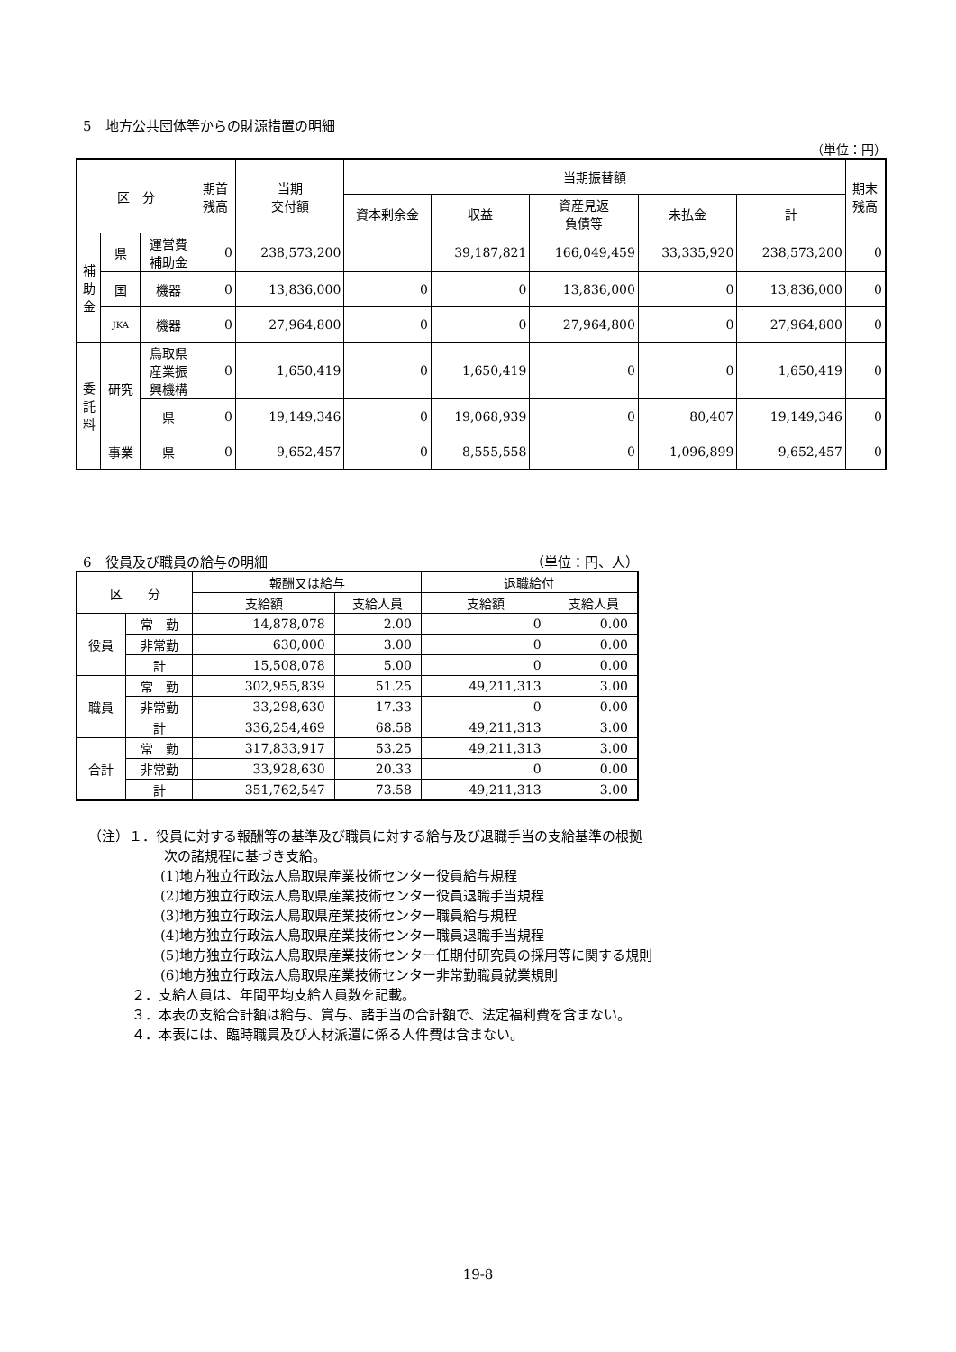5　地方公共団体等からの財源措置の明細
（単位：円）
| 区 分 | | | 期首 残高 | 当期 交付額 | 当期振替額 | | | | | 期末 残高 |
| --- | --- | --- | --- | --- | --- | --- | --- | --- | --- | --- |
| | | | | | 資本剰余金 | 収益 | 資産見返 負債等 | 未払金 | 計 | |
| 補 助 金 | 県 | 運営費 補助金 | 0 | 238,573,200 | | 39,187,821 | 166,049,459 | 33,335,920 | 238,573,200 | 0 |
| | 国 | 機器 | 0 | 13,836,000 | 0 | 0 | 13,836,000 | 0 | 13,836,000 | 0 |
| | JKA | 機器 | 0 | 27,964,800 | 0 | 0 | 27,964,800 | 0 | 27,964,800 | 0 |
| 委 託 料 | 研究 | 鳥取県 産業振 興機構 | 0 | 1,650,419 | 0 | 1,650,419 | 0 | 0 | 1,650,419 | 0 |
| | | 県 | 0 | 19,149,346 | 0 | 19,068,939 | 0 | 80,407 | 19,149,346 | 0 |
| | 事業 | 県 | 0 | 9,652,457 | 0 | 8,555,558 | 0 | 1,096,899 | 9,652,457 | 0 |
6　役員及び職員の給与の明細 （単位：円、人）
| 区 分 | | 報酬又は給与 | | 退職給付 | |
| --- | --- | --- | --- | --- | --- |
| | | 支給額 | 支給人員 | 支給額 | 支給人員 |
| 役員 | 常 勤 | 14,878,078 | 2.00 | 0 | 0.00 |
| | 非常勤 | 630,000 | 3.00 | 0 | 0.00 |
| | 計 | 15,508,078 | 5.00 | 0 | 0.00 |
| 職員 | 常 勤 | 302,955,839 | 51.25 | 49,211,313 | 3.00 |
| | 非常勤 | 33,298,630 | 17.33 | 0 | 0.00 |
| | 計 | 336,254,469 | 68.58 | 49,211,313 | 3.00 |
| 合計 | 常 勤 | 317,833,917 | 53.25 | 49,211,313 | 3.00 |
| | 非常勤 | 33,928,630 | 20.33 | 0 | 0.00 |
| | 計 | 351,762,547 | 73.58 | 49,211,313 | 3.00 |
（注）１．役員に対する報酬等の基準及び職員に対する給与及び退職手当の支給基準の根拠
次の諸規程に基づき支給。
(1)地方独立行政法人鳥取県産業技術センター役員給与規程
(2)地方独立行政法人鳥取県産業技術センター役員退職手当規程
(3)地方独立行政法人鳥取県産業技術センター職員給与規程
(4)地方独立行政法人鳥取県産業技術センター職員退職手当規程
(5)地方独立行政法人鳥取県産業技術センター任期付研究員の採用等に関する規則
(6)地方独立行政法人鳥取県産業技術センター非常勤職員就業規則
２．支給人員は、年間平均支給人員数を記載。
３．本表の支給合計額は給与、賞与、諸手当の合計額で、法定福利費を含まない。
４．本表には、臨時職員及び人材派遣に係る人件費は含まない。
19-8